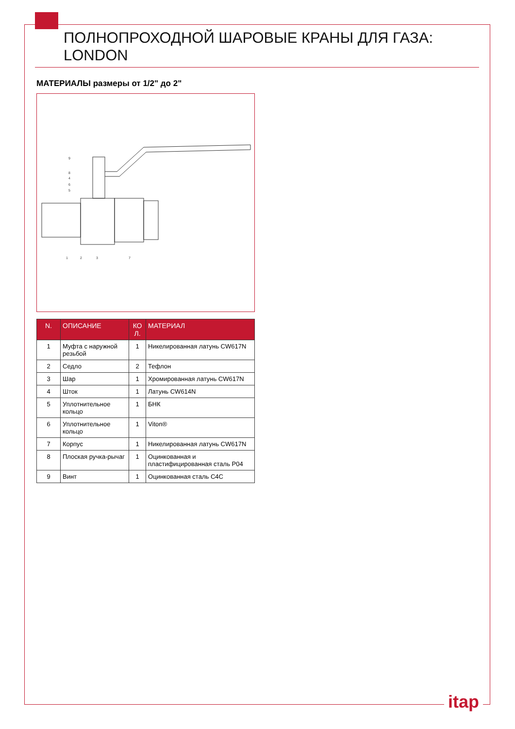ПОЛНОПРОХОДНОЙ ШАРОВЫЕ КРАНЫ ДЛЯ ГАЗА: LONDON
МАТЕРИАЛЫ размеры от 1/2" до 2"
9
8
4
6
5
1
2
3
7
| N. | ОПИСАНИЕ | КО Л. | МАТЕРИАЛ |
| --- | --- | --- | --- |
| 1 | Муфта с наружной резьбой | 1 | Никелированная латунь CW617N |
| 2 | Седло | 2 | Тефлон |
| 3 | Шар | 1 | Хромированная латунь CW617N |
| 4 | Шток | 1 | Латунь CW614N |
| 5 | Уплотнительное кольцо | 1 | БНК |
| 6 | Уплотнительное кольцо | 1 | Viton® |
| 7 | Корпус | 1 | Никелированная латунь CW617N |
| 8 | Плоская ручка-рычаг | 1 | Оцинкованная и пластифицированная сталь P04 |
| 9 | Винт | 1 | Оцинкованная сталь C4C |
itap